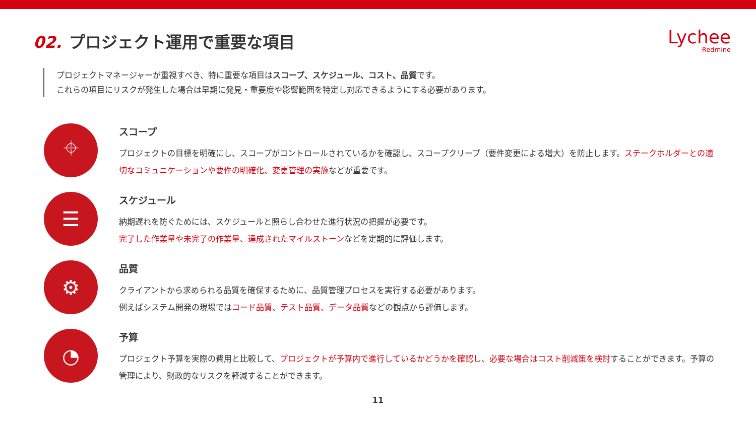02. プロジェクト運用で重要な項目
Lychee
Redmine
プロジェクトマネージャーが重視すべき、特に重要な項目はスコープ、スケジュール、コスト、品質です。
これらの項目にリスクが発生した場合は早期に発見・重要度や影響範囲を特定し対応できるようにする必要があります。
⌖
スコープ
プロジェクトの目標を明確にし、スコープがコントロールされているかを確認し、スコープクリープ（要件変更による増大）を防止します。ステークホルダーとの適切なコミュニケーションや要件の明確化、変更管理の実施などが重要です。
☰
スケジュール
納期遅れを防ぐためには、スケジュールと照らし合わせた進行状況の把握が必要です。
完了した作業量や未完了の作業量、達成されたマイルストーンなどを定期的に評価します。
⚙
品質
クライアントから求められる品質を確保するために、品質管理プロセスを実行する必要があります。
例えばシステム開発の現場ではコード品質、テスト品質、データ品質などの観点から評価します。
◔
予算
プロジェクト予算を実際の費用と比較して、プロジェクトが予算内で進行しているかどうかを確認し、必要な場合はコスト削減策を検討することができます。予算の管理により、財政的なリスクを軽減することができます。
11